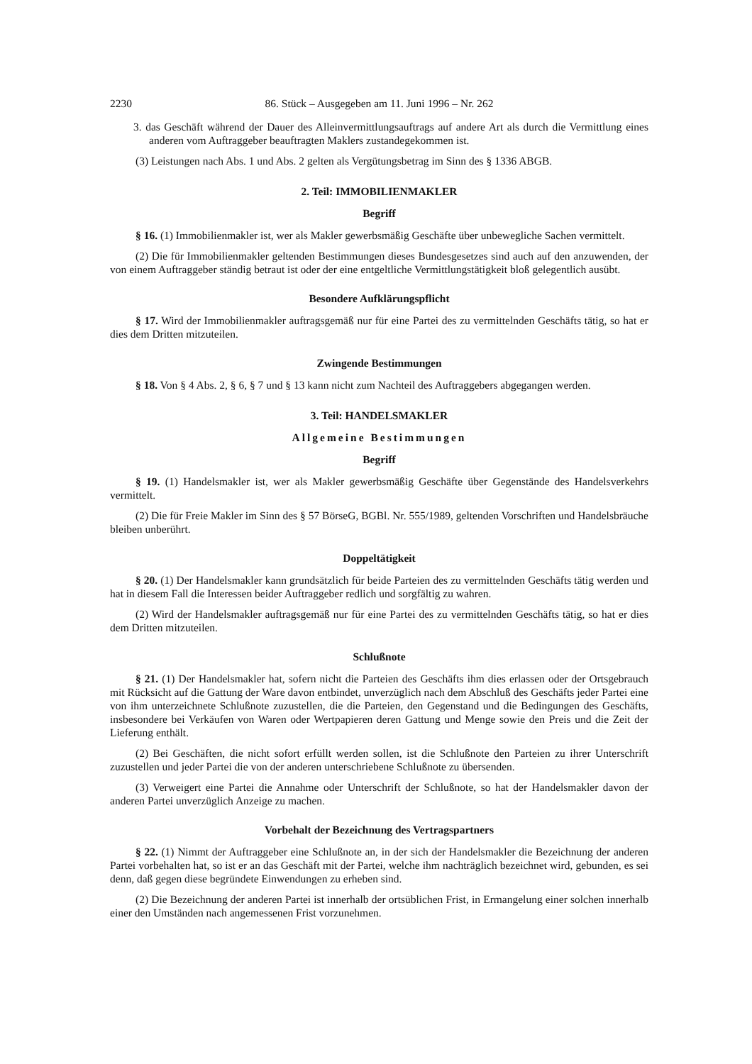2230 86. Stück – Ausgegeben am 11. Juni 1996 – Nr. 262
3. das Geschäft während der Dauer des Alleinvermittlungsauftrags auf andere Art als durch die Vermittlung eines anderen vom Auftraggeber beauftragten Maklers zustandegekommen ist.
(3) Leistungen nach Abs. 1 und Abs. 2 gelten als Vergütungsbetrag im Sinn des § 1336 ABGB.
2. Teil: IMMOBILIENMAKLER
Begriff
§ 16. (1) Immobilienmakler ist, wer als Makler gewerbsmäßig Geschäfte über unbewegliche Sachen vermittelt.
(2) Die für Immobilienmakler geltenden Bestimmungen dieses Bundesgesetzes sind auch auf den anzuwenden, der von einem Auftraggeber ständig betraut ist oder der eine entgeltliche Vermittlungstätigkeit bloß gelegentlich ausübt.
Besondere Aufklärungspflicht
§ 17. Wird der Immobilienmakler auftragsgemäß nur für eine Partei des zu vermittelnden Geschäfts tätig, so hat er dies dem Dritten mitzuteilen.
Zwingende Bestimmungen
§ 18. Von § 4 Abs. 2, § 6, § 7 und § 13 kann nicht zum Nachteil des Auftraggebers abgegangen werden.
3. Teil: HANDELSMAKLER
Allgemeine Bestimmungen
Begriff
§ 19. (1) Handelsmakler ist, wer als Makler gewerbsmäßig Geschäfte über Gegenstände des Handelsverkehrs vermittelt.
(2) Die für Freie Makler im Sinn des § 57 BörseG, BGBl. Nr. 555/1989, geltenden Vorschriften und Handelsbräuche bleiben unberührt.
Doppeltätigkeit
§ 20. (1) Der Handelsmakler kann grundsätzlich für beide Parteien des zu vermittelnden Geschäfts tätig werden und hat in diesem Fall die Interessen beider Auftraggeber redlich und sorgfältig zu wahren.
(2) Wird der Handelsmakler auftragsgemäß nur für eine Partei des zu vermittelnden Geschäfts tätig, so hat er dies dem Dritten mitzuteilen.
Schlußnote
§ 21. (1) Der Handelsmakler hat, sofern nicht die Parteien des Geschäfts ihm dies erlassen oder der Ortsgebrauch mit Rücksicht auf die Gattung der Ware davon entbindet, unverzüglich nach dem Abschluß des Geschäfts jeder Partei eine von ihm unterzeichnete Schlußnote zuzustellen, die die Parteien, den Gegenstand und die Bedingungen des Geschäfts, insbesondere bei Verkäufen von Waren oder Wertpapieren deren Gattung und Menge sowie den Preis und die Zeit der Lieferung enthält.
(2) Bei Geschäften, die nicht sofort erfüllt werden sollen, ist die Schlußnote den Parteien zu ihrer Unterschrift zuzustellen und jeder Partei die von der anderen unterschriebene Schlußnote zu übersenden.
(3) Verweigert eine Partei die Annahme oder Unterschrift der Schlußnote, so hat der Handelsmakler davon der anderen Partei unverzüglich Anzeige zu machen.
Vorbehalt der Bezeichnung des Vertragspartners
§ 22. (1) Nimmt der Auftraggeber eine Schlußnote an, in der sich der Handelsmakler die Bezeichnung der anderen Partei vorbehalten hat, so ist er an das Geschäft mit der Partei, welche ihm nachträglich bezeichnet wird, gebunden, es sei denn, daß gegen diese begründete Einwendungen zu erheben sind.
(2) Die Bezeichnung der anderen Partei ist innerhalb der ortsüblichen Frist, in Ermangelung einer solchen innerhalb einer den Umständen nach angemessenen Frist vorzunehmen.